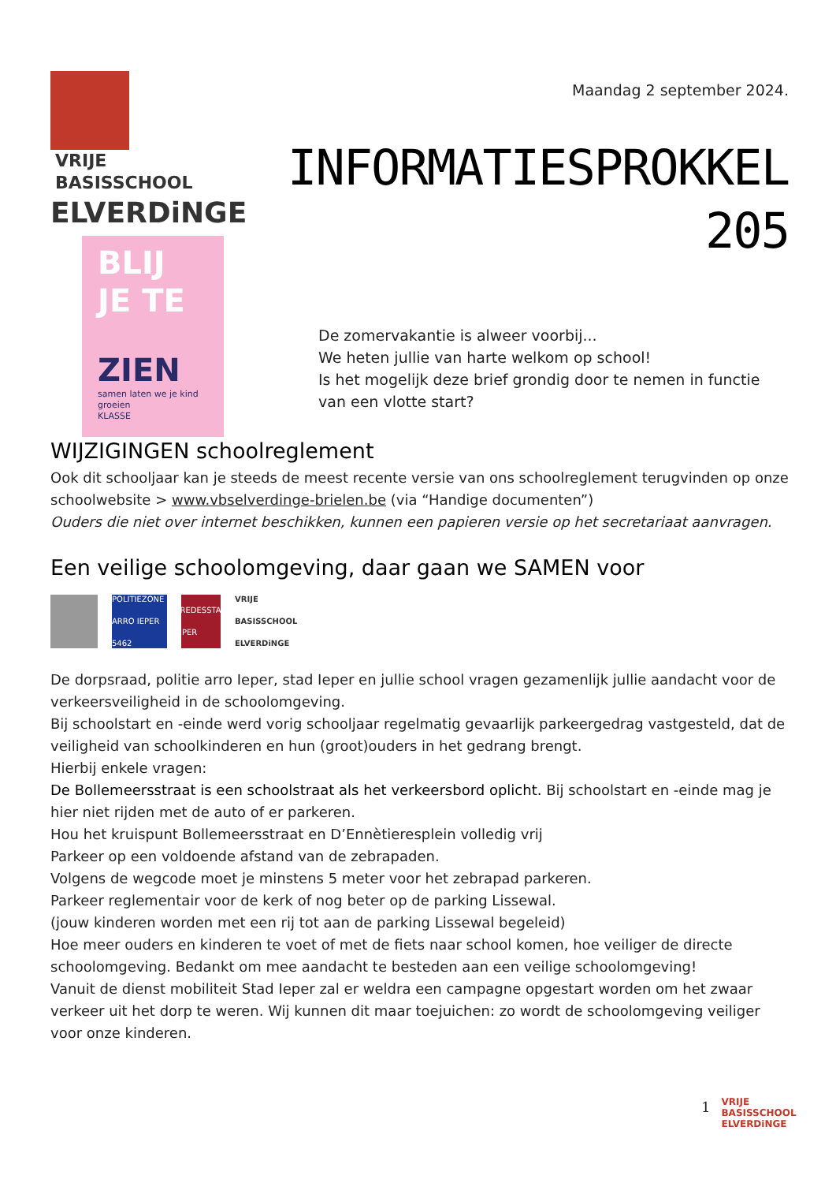VRIJE
BASISSCHOOL
ELVERDiNGE
BLIJ
JE TE
ZIEN
samen laten we je kind groeien
KLASSE
Maandag 2 september 2024.
INFORMATIESPROKKEL 205
De zomervakantie is alweer voorbij...
We heten jullie van harte welkom op school!
Is het mogelijk deze brief grondig door te nemen in functie van een vlotte start?
WIJZIGINGEN schoolreglement
Ook dit schooljaar kan je steeds de meest recente versie van ons schoolreglement terugvinden op onze schoolwebsite > www.vbselverdinge-brielen.be (via “Handige documenten”)
Ouders die niet over internet beschikken, kunnen een papieren versie op het secretariaat aanvragen.
Een veilige schoolomgeving, daar gaan we SAMEN voor
POLITIEZONE ARRO IEPER 5462
VREDESSTAD IEPER
VRIJE BASISSCHOOL ELVERDiNGE
De dorpsraad, politie arro Ieper, stad Ieper en jullie school vragen gezamenlijk jullie aandacht voor de verkeersveiligheid in de schoolomgeving.
Bij schoolstart en -einde werd vorig schooljaar regelmatig gevaarlijk parkeergedrag vastgesteld, dat de veiligheid van schoolkinderen en hun (groot)ouders in het gedrang brengt.
Hierbij enkele vragen:
De Bollemeersstraat is een schoolstraat als het verkeersbord oplicht. Bij schoolstart en -einde mag je hier niet rijden met de auto of er parkeren.
Hou het kruispunt Bollemeersstraat en D’Ennètieresplein volledig vrij
Parkeer op een voldoende afstand van de zebrapaden.
Volgens de wegcode moet je minstens 5 meter voor het zebrapad parkeren.
Parkeer reglementair voor de kerk of nog beter op de parking Lissewal.
(jouw kinderen worden met een rij tot aan de parking Lissewal begeleid)
Hoe meer ouders en kinderen te voet of met de fiets naar school komen, hoe veiliger de directe schoolomgeving. Bedankt om mee aandacht te besteden aan een veilige schoolomgeving!
Vanuit de dienst mobiliteit Stad Ieper zal er weldra een campagne opgestart worden om het zwaar verkeer uit het dorp te weren. Wij kunnen dit maar toejuichen: zo wordt de schoolomgeving veiliger voor onze kinderen.
1 VRIJE
BASISSCHOOL
ELVERDiNGE